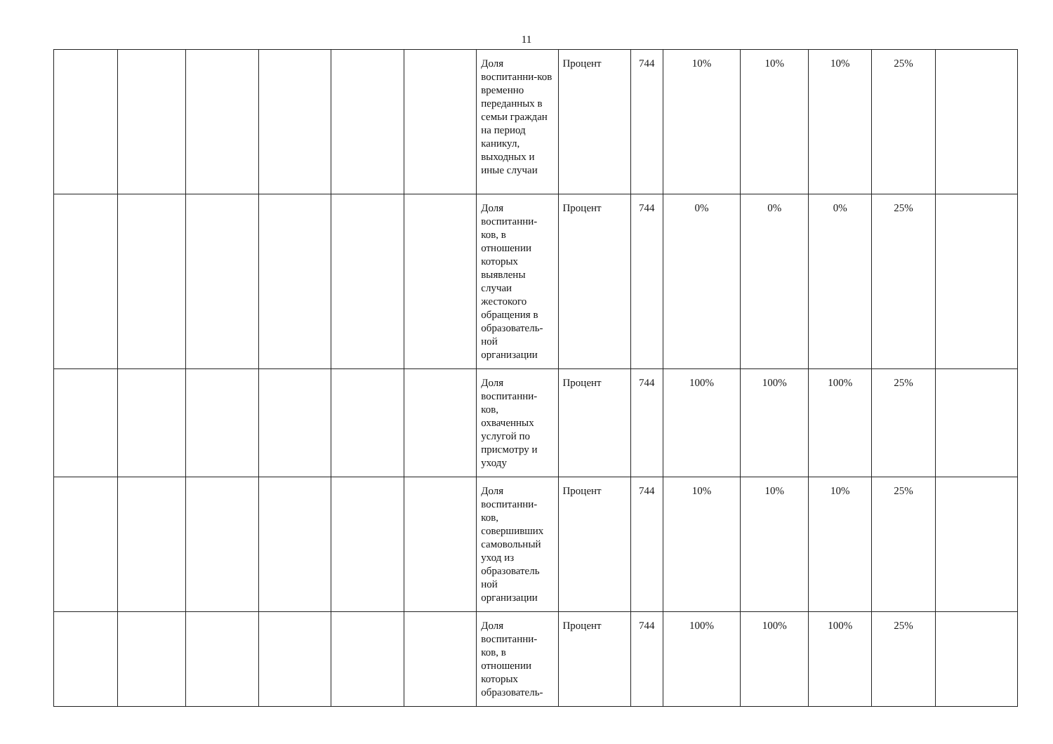11
| | | | | | | Доля воспитанни-ков временно переданных в семьи граждан на период каникул, выходных и иные случаи | Процент | 744 | 10% | 10% | 10% | 25% | |
| | | | | | | Доля воспитанни-ков, в отношении которых выявлены случаи жестокого обращения в образователь-ной организации | Процент | 744 | 0% | 0% | 0% | 25% | |
| | | | | | | Доля воспитанни-ков, охваченных услугой по присмотру и уходу | Процент | 744 | 100% | 100% | 100% | 25% | |
| | | | | | | Доля воспитанни-ков, совершивших самовольный уход из образователь ной организации | Процент | 744 | 10% | 10% | 10% | 25% | |
| | | | | | | Доля воспитанни-ков, в отношении которых образователь- | Процент | 744 | 100% | 100% | 100% | 25% | |